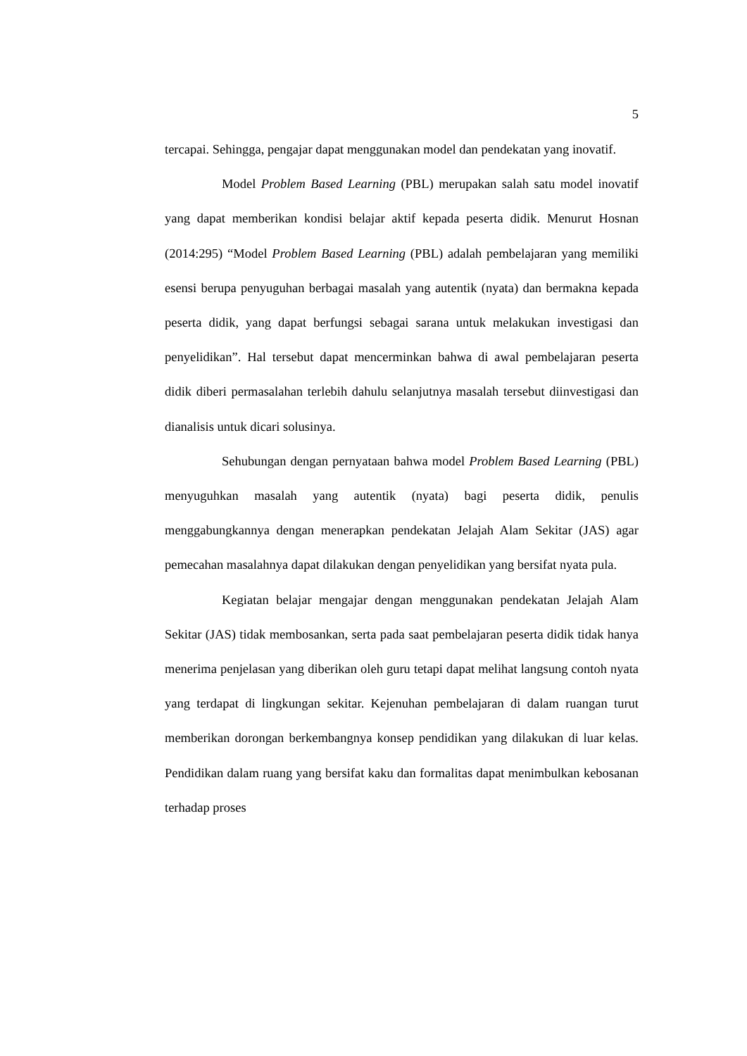5
tercapai. Sehingga, pengajar dapat menggunakan model dan pendekatan yang inovatif.
Model Problem Based Learning (PBL) merupakan salah satu model inovatif yang dapat memberikan kondisi belajar aktif kepada peserta didik. Menurut Hosnan (2014:295) “Model Problem Based Learning (PBL) adalah pembelajaran yang memiliki esensi berupa penyuguhan berbagai masalah yang autentik (nyata) dan bermakna kepada peserta didik, yang dapat berfungsi sebagai sarana untuk melakukan investigasi dan penyelidikan”. Hal tersebut dapat mencerminkan bahwa di awal pembelajaran peserta didik diberi permasalahan terlebih dahulu selanjutnya masalah tersebut diinvestigasi dan dianalisis untuk dicari solusinya.
Sehubungan dengan pernyataan bahwa model Problem Based Learning (PBL) menyuguhkan masalah yang autentik (nyata) bagi peserta didik, penulis menggabungkannya dengan menerapkan pendekatan Jelajah Alam Sekitar (JAS) agar pemecahan masalahnya dapat dilakukan dengan penyelidikan yang bersifat nyata pula.
Kegiatan belajar mengajar dengan menggunakan pendekatan Jelajah Alam Sekitar (JAS) tidak membosankan, serta pada saat pembelajaran peserta didik tidak hanya menerima penjelasan yang diberikan oleh guru tetapi dapat melihat langsung contoh nyata yang terdapat di lingkungan sekitar. Kejenuhan pembelajaran di dalam ruangan turut memberikan dorongan berkembangnya konsep pendidikan yang dilakukan di luar kelas. Pendidikan dalam ruang yang bersifat kaku dan formalitas dapat menimbulkan kebosanan terhadap proses